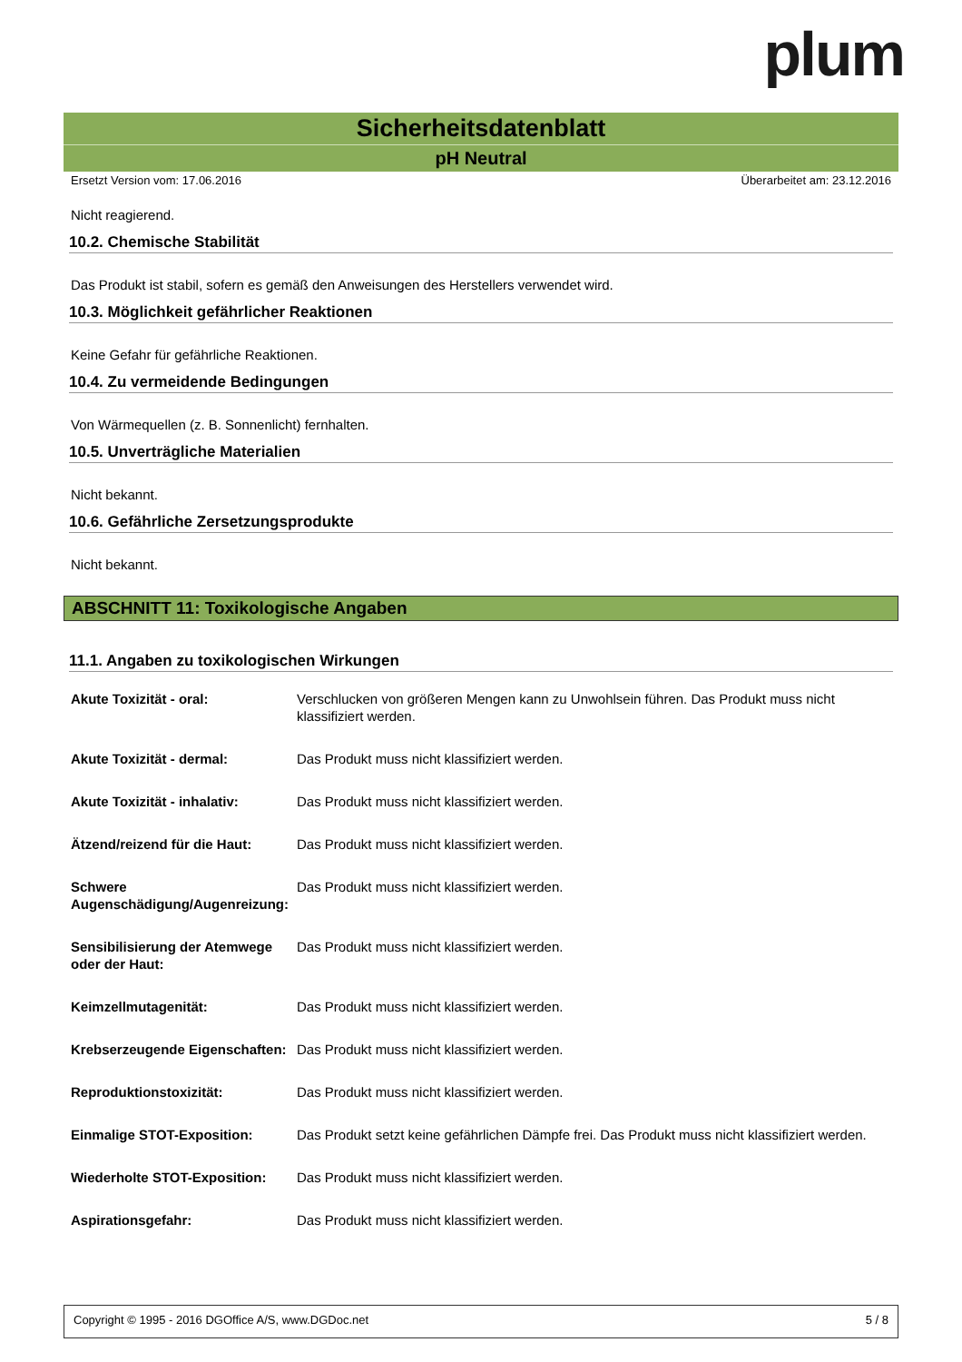plum
Sicherheitsdatenblatt
pH Neutral
Ersetzt Version vom: 17.06.2016 Überarbeitet am: 23.12.2016
Nicht reagierend.
10.2. Chemische Stabilität
Das Produkt ist stabil, sofern es gemäß den Anweisungen des Herstellers verwendet wird.
10.3. Möglichkeit gefährlicher Reaktionen
Keine Gefahr für gefährliche Reaktionen.
10.4. Zu vermeidende Bedingungen
Von Wärmequellen (z. B. Sonnenlicht) fernhalten.
10.5. Unverträgliche Materialien
Nicht bekannt.
10.6. Gefährliche Zersetzungsprodukte
Nicht bekannt.
ABSCHNITT 11: Toxikologische Angaben
11.1. Angaben zu toxikologischen Wirkungen
| Akute Toxizität - oral: | Verschlucken von größeren Mengen kann zu Unwohlsein führen. Das Produkt muss nicht klassifiziert werden. |
| Akute Toxizität - dermal: | Das Produkt muss nicht klassifiziert werden. |
| Akute Toxizität - inhalativ: | Das Produkt muss nicht klassifiziert werden. |
| Ätzend/reizend für die Haut: | Das Produkt muss nicht klassifiziert werden. |
| Schwere Augenschädigung/Augenreizung: | Das Produkt muss nicht klassifiziert werden. |
| Sensibilisierung der Atemwege oder der Haut: | Das Produkt muss nicht klassifiziert werden. |
| Keimzellmutagenität: | Das Produkt muss nicht klassifiziert werden. |
| Krebserzeugende Eigenschaften: | Das Produkt muss nicht klassifiziert werden. |
| Reproduktionstoxizität: | Das Produkt muss nicht klassifiziert werden. |
| Einmalige STOT-Exposition: | Das Produkt setzt keine gefährlichen Dämpfe frei. Das Produkt muss nicht klassifiziert werden. |
| Wiederholte STOT-Exposition: | Das Produkt muss nicht klassifiziert werden. |
| Aspirationsgefahr: | Das Produkt muss nicht klassifiziert werden. |
Copyright © 1995 - 2016 DGOffice A/S, www.DGDoc.net 5 / 8